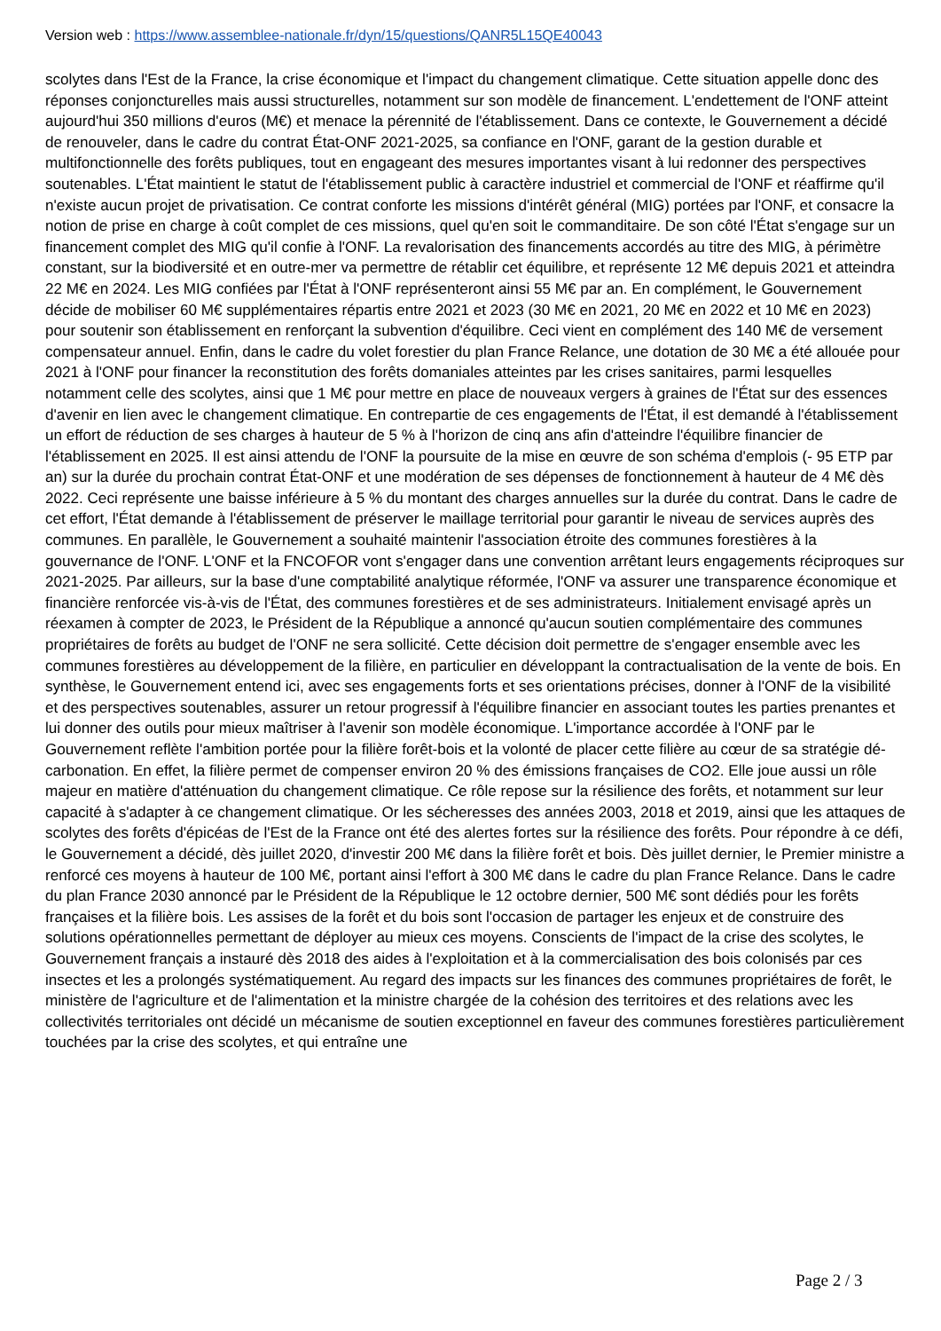Version web : https://www.assemblee-nationale.fr/dyn/15/questions/QANR5L15QE40043
scolytes dans l'Est de la France, la crise économique et l'impact du changement climatique. Cette situation appelle donc des réponses conjoncturelles mais aussi structurelles, notamment sur son modèle de financement. L'endettement de l'ONF atteint aujourd'hui 350 millions d'euros (M€) et menace la pérennité de l'établissement. Dans ce contexte, le Gouvernement a décidé de renouveler, dans le cadre du contrat État-ONF 2021-2025, sa confiance en l'ONF, garant de la gestion durable et multifonctionnelle des forêts publiques, tout en engageant des mesures importantes visant à lui redonner des perspectives soutenables. L'État maintient le statut de l'établissement public à caractère industriel et commercial de l'ONF et réaffirme qu'il n'existe aucun projet de privatisation. Ce contrat conforte les missions d'intérêt général (MIG) portées par l'ONF, et consacre la notion de prise en charge à coût complet de ces missions, quel qu'en soit le commanditaire. De son côté l'État s'engage sur un financement complet des MIG qu'il confie à l'ONF. La revalorisation des financements accordés au titre des MIG, à périmètre constant, sur la biodiversité et en outre-mer va permettre de rétablir cet équilibre, et représente 12 M€ depuis 2021 et atteindra 22 M€ en 2024. Les MIG confiées par l'État à l'ONF représenteront ainsi 55 M€ par an. En complément, le Gouvernement décide de mobiliser 60 M€ supplémentaires répartis entre 2021 et 2023 (30 M€ en 2021, 20 M€ en 2022 et 10 M€ en 2023) pour soutenir son établissement en renforçant la subvention d'équilibre. Ceci vient en complément des 140 M€ de versement compensateur annuel. Enfin, dans le cadre du volet forestier du plan France Relance, une dotation de 30 M€ a été allouée pour 2021 à l'ONF pour financer la reconstitution des forêts domaniales atteintes par les crises sanitaires, parmi lesquelles notamment celle des scolytes, ainsi que 1 M€ pour mettre en place de nouveaux vergers à graines de l'État sur des essences d'avenir en lien avec le changement climatique. En contrepartie de ces engagements de l'État, il est demandé à l'établissement un effort de réduction de ses charges à hauteur de 5 % à l'horizon de cinq ans afin d'atteindre l'équilibre financier de l'établissement en 2025. Il est ainsi attendu de l'ONF la poursuite de la mise en œuvre de son schéma d'emplois (- 95 ETP par an) sur la durée du prochain contrat État-ONF et une modération de ses dépenses de fonctionnement à hauteur de 4 M€ dès 2022. Ceci représente une baisse inférieure à 5 % du montant des charges annuelles sur la durée du contrat. Dans le cadre de cet effort, l'État demande à l'établissement de préserver le maillage territorial pour garantir le niveau de services auprès des communes. En parallèle, le Gouvernement a souhaité maintenir l'association étroite des communes forestières à la gouvernance de l'ONF. L'ONF et la FNCOFOR vont s'engager dans une convention arrêtant leurs engagements réciproques sur 2021-2025. Par ailleurs, sur la base d'une comptabilité analytique réformée, l'ONF va assurer une transparence économique et financière renforcée vis-à-vis de l'État, des communes forestières et de ses administrateurs. Initialement envisagé après un réexamen à compter de 2023, le Président de la République a annoncé qu'aucun soutien complémentaire des communes propriétaires de forêts au budget de l'ONF ne sera sollicité. Cette décision doit permettre de s'engager ensemble avec les communes forestières au développement de la filière, en particulier en développant la contractualisation de la vente de bois. En synthèse, le Gouvernement entend ici, avec ses engagements forts et ses orientations précises, donner à l'ONF de la visibilité et des perspectives soutenables, assurer un retour progressif à l'équilibre financier en associant toutes les parties prenantes et lui donner des outils pour mieux maîtriser à l'avenir son modèle économique. L'importance accordée à l'ONF par le Gouvernement reflète l'ambition portée pour la filière forêt-bois et la volonté de placer cette filière au cœur de sa stratégie dé-carbonation. En effet, la filière permet de compenser environ 20 % des émissions françaises de CO2. Elle joue aussi un rôle majeur en matière d'atténuation du changement climatique. Ce rôle repose sur la résilience des forêts, et notamment sur leur capacité à s'adapter à ce changement climatique. Or les sécheresses des années 2003, 2018 et 2019, ainsi que les attaques de scolytes des forêts d'épicéas de l'Est de la France ont été des alertes fortes sur la résilience des forêts. Pour répondre à ce défi, le Gouvernement a décidé, dès juillet 2020, d'investir 200 M€ dans la filière forêt et bois. Dès juillet dernier, le Premier ministre a renforcé ces moyens à hauteur de 100 M€, portant ainsi l'effort à 300 M€ dans le cadre du plan France Relance. Dans le cadre du plan France 2030 annoncé par le Président de la République le 12 octobre dernier, 500 M€ sont dédiés pour les forêts françaises et la filière bois. Les assises de la forêt et du bois sont l'occasion de partager les enjeux et de construire des solutions opérationnelles permettant de déployer au mieux ces moyens. Conscients de l'impact de la crise des scolytes, le Gouvernement français a instauré dès 2018 des aides à l'exploitation et à la commercialisation des bois colonisés par ces insectes et les a prolongés systématiquement. Au regard des impacts sur les finances des communes propriétaires de forêt, le ministère de l'agriculture et de l'alimentation et la ministre chargée de la cohésion des territoires et des relations avec les collectivités territoriales ont décidé un mécanisme de soutien exceptionnel en faveur des communes forestières particulièrement touchées par la crise des scolytes, et qui entraîne une
Page 2 / 3